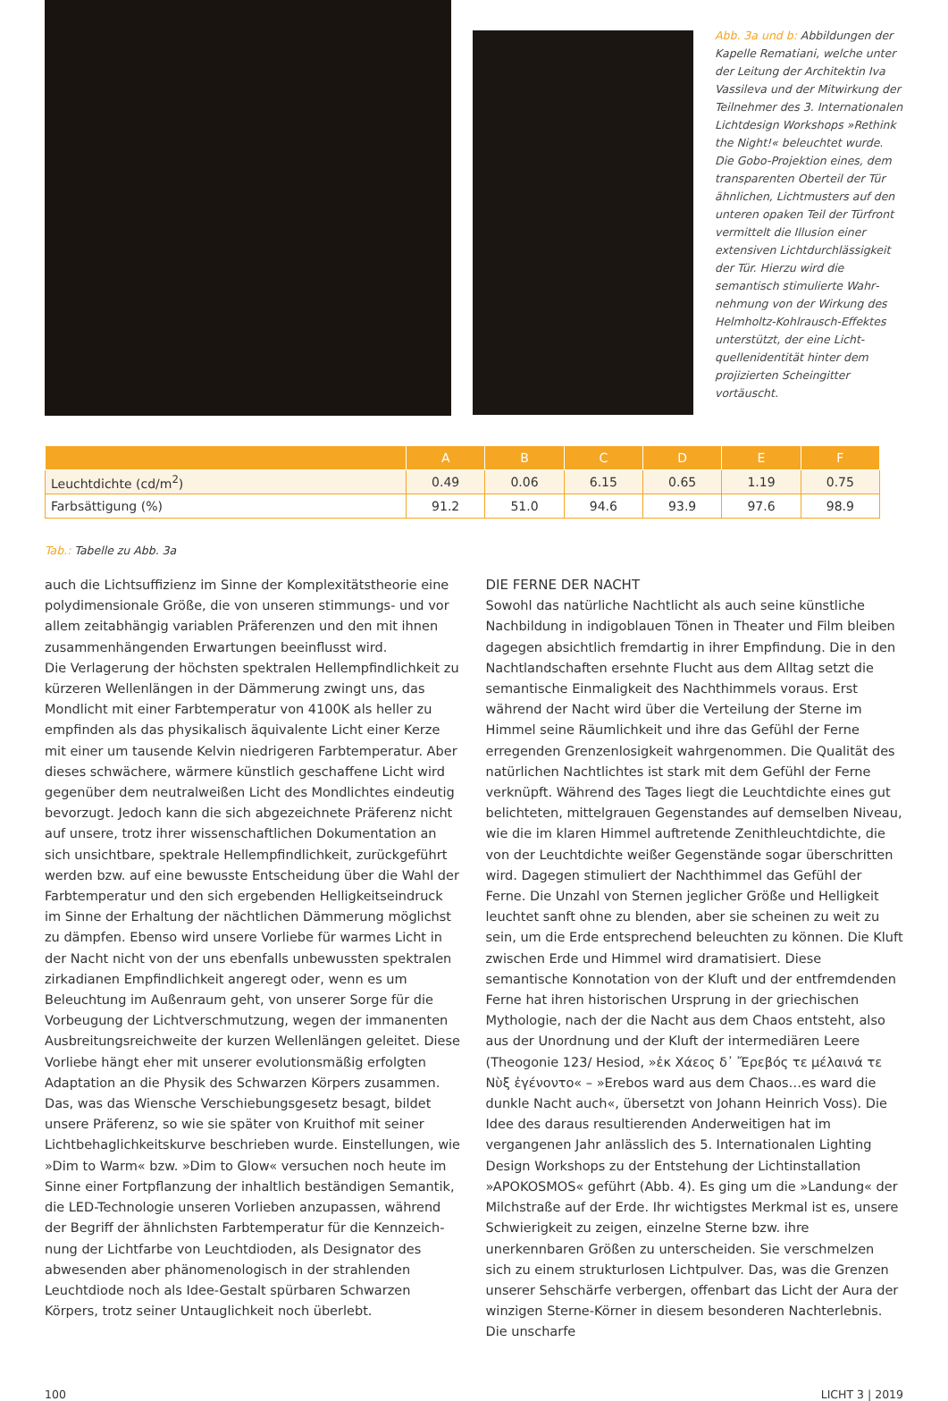Abb. 3a und b: Abbildungen der Kapelle Rematiani, welche unter der Leitung der Architektin Iva Vassileva und der Mitwirkung der Teilnehmer des 3. Inter­nationalen Lichtdesign Work­shops »Rethink the Night!« beleuchtet wurde. Die Gobo-Projektion eines, dem trans­parenten Oberteil der Tür ähnlichen, Lichtmusters auf den unteren opaken Teil der Türfront vermittelt die Illusion einer extensiven Lichtdurchlässigkeit der Tür. Hierzu wird die semantisch stimulierte Wahr­nehmung von der Wirkung des Helmholtz-Kohlrausch-Effektes unterstützt, der eine Licht­quellenidentität hinter dem projizierten Scheingitter vortäuscht.
| | A | B | C | D | E | F |
| --- | --- | --- | --- | --- | --- | --- |
| Leuchtdichte (cd/m<sup>2</sup>) | 0.49 | 0.06 | 6.15 | 0.65 | 1.19 | 0.75 |
| Farbsättigung (%) | 91.2 | 51.0 | 94.6 | 93.9 | 97.6 | 98.9 |
Tab.: Tabelle zu Abb. 3a
auch die Lichtsuffizienz im Sinne der Komplexitätstheorie eine polydi­mensionale Größe, die von unseren stimmungs- und vor allem zeitab­hängig variablen Präferenzen und den mit ihnen zusammenhängenden Erwartungen beeinflusst wird.
Die Verlagerung der höchsten spektralen Hellempfindlichkeit zu kürze­ren Wellenlängen in der Dämmerung zwingt uns, das Mondlicht mit einer Farbtemperatur von 4100K als heller zu empfinden als das physikalisch äquivalente Licht einer Kerze mit einer um tausende Kelvin niedrigeren Farbtemperatur. Aber dieses schwächere, wärmere künst­lich geschaffene Licht wird gegenüber dem neutralweißen Licht des Mondlichtes eindeutig bevorzugt. Jedoch kann die sich abgezeichnete Präferenz nicht auf unsere, trotz ihrer wissenschaftlichen Dokumenta­tion an sich unsichtbare, spektrale Hellempfindlichkeit, zurückgeführt werden bzw. auf eine bewusste Entscheidung über die Wahl der Farb­temperatur und den sich ergebenden Helligkeitseindruck im Sinne der Erhaltung der nächtlichen Dämmerung möglichst zu dämpfen. Ebenso wird unsere Vorliebe für warmes Licht in der Nacht nicht von der uns ebenfalls unbewussten spektralen zirkadianen Empfindlichkeit ange­regt oder, wenn es um Beleuchtung im Außenraum geht, von unserer Sorge für die Vorbeugung der Lichtverschmutzung, wegen der imma­nenten Ausbreitungsreichweite der kurzen Wellenlängen geleitet. Diese Vorliebe hängt eher mit unserer evolutionsmäßig erfolgten Adaptation an die Physik des Schwarzen Körpers zusammen. Das, was das Wien­sche Verschiebungsgesetz besagt, bildet unsere Präferenz, so wie sie später von Kruithof mit seiner Lichtbehaglichkeitskurve beschrieben wurde. Einstellungen, wie »Dim to Warm« bzw. »Dim to Glow« versu­chen noch heute im Sinne einer Fortpflanzung der inhaltlich beständi­gen Semantik, die LED-Technologie unseren Vorlieben anzupassen, während der Begriff der ähnlichsten Farbtemperatur für die Kennzeich­nung der Lichtfarbe von Leuchtdioden, als Designator des abwesenden aber phänomenologisch in der strahlenden Leuchtdiode noch als Idee-Gestalt spürbaren Schwarzen Körpers, trotz seiner Untauglichkeit noch überlebt.
DIE FERNE DER NACHT
Sowohl das natürliche Nachtlicht als auch seine künstliche Nachbil­dung in indigoblauen Tönen in Theater und Film bleiben dagegen absichtlich fremdartig in ihrer Empfindung. Die in den Nachtland­schaften ersehnte Flucht aus dem Alltag setzt die semantische Einmaligkeit des Nachthimmels voraus. Erst während der Nacht wird über die Verteilung der Sterne im Himmel seine Räumlichkeit und ihre das Gefühl der Ferne erregenden Grenzenlosigkeit wahrgenommen. Die Qualität des natürlichen Nachtlichtes ist stark mit dem Gefühl der Ferne verknüpft. Während des Tages liegt die Leuchtdichte eines gut belichteten, mittelgrauen Gegenstandes auf demselben Niveau, wie die im klaren Himmel auftretende Zenithleuchtdichte, die von der Leuchtdichte weißer Gegenstände sogar überschritten wird. Dagegen stimuliert der Nachthimmel das Gefühl der Ferne. Die Unzahl von Sternen jeglicher Größe und Helligkeit leuchtet sanft ohne zu blen­den, aber sie scheinen zu weit zu sein, um die Erde entsprechend beleuchten zu können. Die Kluft zwischen Erde und Himmel wird dramatisiert. Diese semantische Konnotation von der Kluft und der entfremdenden Ferne hat ihren historischen Ursprung in der griechi­schen Mythologie, nach der die Nacht aus dem Chaos entsteht, also aus der Unordnung und der Kluft der intermediären Leere (Theogonie 123/ Hesiod, »ἐκ Χάεος δ᾽ Ἔρεβός τε μέλαινά τε Νὺξ ἐγένοντο« – »Erebos ward aus dem Chaos…es ward die dunkle Nacht auch«, übersetzt von Johann Heinrich Voss). Die Idee des daraus resultieren­den Anderweitigen hat im vergangenen Jahr anlässlich des 5. Interna­tionalen Lighting Design Workshops zu der Entstehung der Lichtinstallation »APOKOSMOS« geführt (Abb. 4). Es ging um die »Landung« der Milchstraße auf der Erde. Ihr wichtigstes Merkmal ist es, unsere Schwierigkeit zu zeigen, einzelne Sterne bzw. ihre unerkennbaren Größen zu unterscheiden. Sie verschmelzen sich zu einem strukturlosen Lichtpulver. Das, was die Grenzen unserer Sehschärfe verbergen, offenbart das Licht der Aura der winzigen Sterne-Körner in diesem besonderen Nachterlebnis. Die unscharfe
100 LICHT 3 | 2019